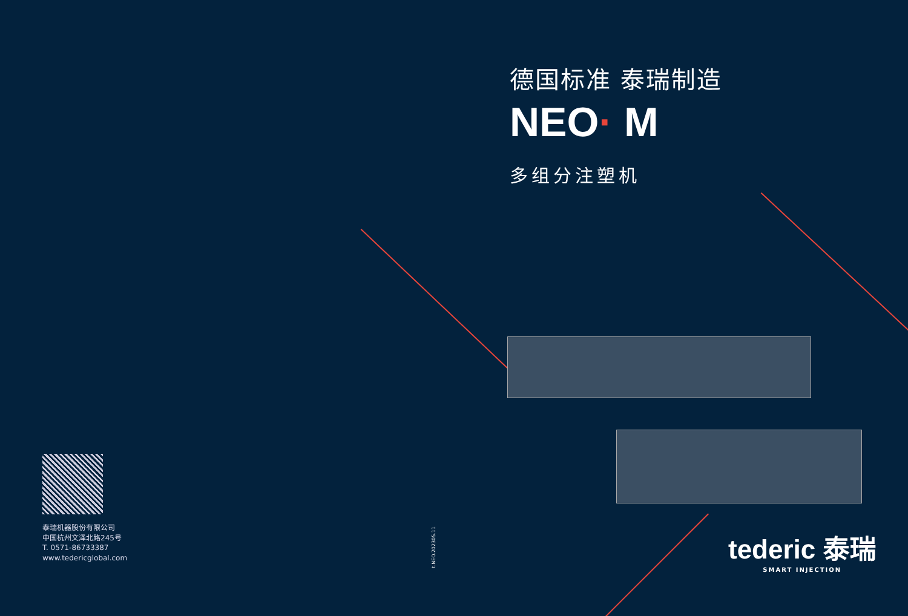德国标准 泰瑞制造
NEO· M
多组分注塑机
泰瑞机器股份有限公司
中国杭州文泽北路245号
T. 0571-86733387
www.tedericglobal.com
t.NEO.202305.11
tederic 泰瑞
SMART INJECTION